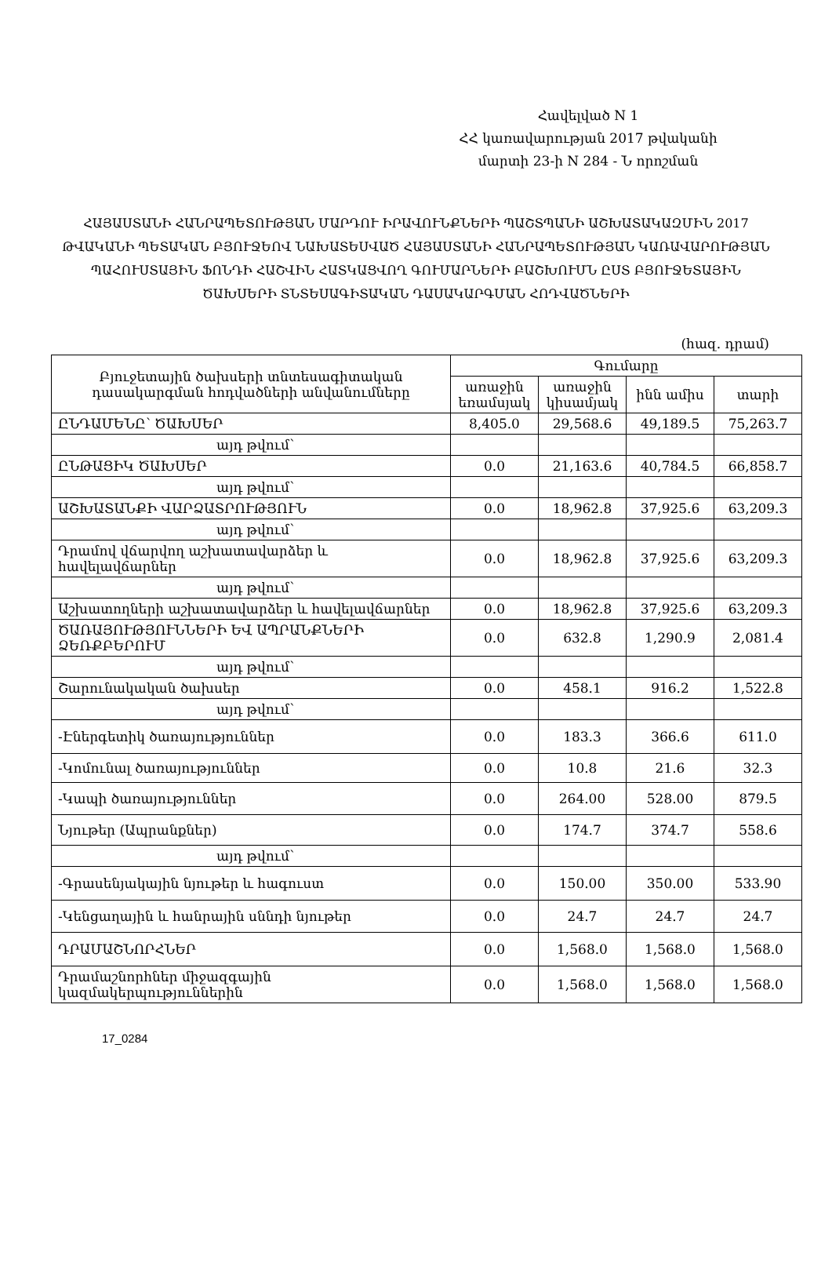Հավելված N 1
ՀՀ կառավարության 2017 թվականի
մարտի 23-ի N 284 - Ն որոշման
ՀԱՅԱՍՏԱՆԻ ՀԱՆՐԱՊԵՏՈՒԹՅԱՆ ՄԱՐԴՈՒ ԻՐԱՎՈՒՆՔՆԵՐԻ ՊԱՇՏՊԱՆԻ ԱՇԽԱՏԱԿԱԶՄԻՆ 2017 ԹՎԱԿԱՆԻ ՊԵՏԱԿԱՆ ԲՅՈՒՋԵՈՎ ՆԱԽԱՏԵՍՎԱԾ ՀԱՅԱՍՏԱՆԻ ՀԱՆՐԱՊԵՏՈՒԹՅԱՆ ԿԱՌԱՎԱՐՈՒԹՅԱՆ ՊԱՀՈՒՍՏԱՅԻՆ ՖՈՆԴԻ ՀԱՇՎԻՆ ՀԱՏԿԱՑՎՈՂ ԳՈՒՄԱՐՆԵՐԻ ԲԱՇԽՈՒՄՆ ԸՍՏ ԲՅՈՒՋԵՏԱՅԻՆ ԾԱԽՍԵՐԻ ՏՆՏԵՍԱԳԻՏԱԿԱՆ ԴԱՍԱԿԱՐԳՄԱՆ ՀՈԴՎԱԾՆԵՐԻ
(հազ. դրամ)
| Բյուջետային ծախսերի տնտեսագիտական դասակարգման հոդվածների անվանումները | Գումարը | | | |
| --- | --- | --- | --- | --- |
| | առաջին եռամսյակ | առաջին կիսամյակ | ինն ամիս | տարի |
| ԸՆԴԱՄԵՆԸ՝ ԾԱԽՍԵՐ | 8,405.0 | 29,568.6 | 49,189.5 | 75,263.7 |
| այդ թվում՝ | | | | |
| ԸՆԹԱՑԻԿ ԾԱԽՍԵՐ | 0.0 | 21,163.6 | 40,784.5 | 66,858.7 |
| այդ թվում՝ | | | | |
| ԱՇԽԱՏԱՆՔԻ ՎԱՐՁԱՏՐՈՒԹՅՈՒՆ | 0.0 | 18,962.8 | 37,925.6 | 63,209.3 |
| այդ թվում՝ | | | | |
| Դրամով վճարվող աշխատավարձեր և հավելավճարներ | 0.0 | 18,962.8 | 37,925.6 | 63,209.3 |
| այդ թվում՝ | | | | |
| Աշխատողների աշխատավարձեր և հավելավճարներ | 0.0 | 18,962.8 | 37,925.6 | 63,209.3 |
| ԾԱՌԱՅՈՒԹՅՈՒՆՆԵՐԻ ԵՎ ԱՊՐԱՆՔՆԵՐԻ ՁԵՌՔԲԵՐՈՒՄ | 0.0 | 632.8 | 1,290.9 | 2,081.4 |
| այդ թվում՝ | | | | |
| Շարունակական ծախսեր | 0.0 | 458.1 | 916.2 | 1,522.8 |
| այդ թվում՝ | | | | |
| -Էներգետիկ ծառայություններ | 0.0 | 183.3 | 366.6 | 611.0 |
| -Կոմունալ ծառայություններ | 0.0 | 10.8 | 21.6 | 32.3 |
| -Կապի ծառայություններ | 0.0 | 264.00 | 528.00 | 879.5 |
| Նյութեր (Ապրանքներ) | 0.0 | 174.7 | 374.7 | 558.6 |
| այդ թվում՝ | | | | |
| -Գրասենյակային նյութեր և հագուստ | 0.0 | 150.00 | 350.00 | 533.90 |
| -Կենցաղային և հանրային սննդի նյութեր | 0.0 | 24.7 | 24.7 | 24.7 |
| ԴՐԱՄԱՇՆՈՐՀՆԵՐ | 0.0 | 1,568.0 | 1,568.0 | 1,568.0 |
| Դրամաշնորհներ միջազգային կազմակերպություններին | 0.0 | 1,568.0 | 1,568.0 | 1,568.0 |
17_0284